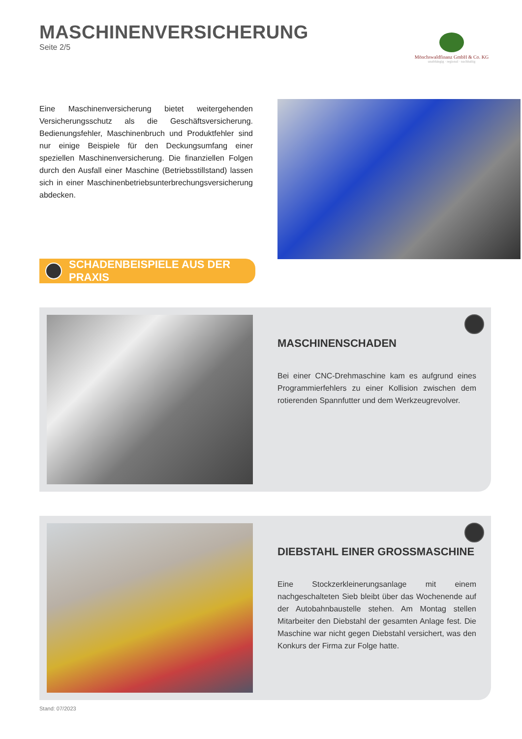MASCHINENVERSICHERUNG
Seite 2/5
Mönchswaldfinanz GmbH & Co. KG
unabhängig · regional · nachhaltig
Eine Maschinenversicherung bietet weitergehenden Versicherungsschutz als die Geschäftsversicherung. Bedienungsfehler, Maschinenbruch und Produktfehler sind nur einige Beispiele für den Deckungsumfang einer speziellen Maschinenversicherung. Die finanziellen Folgen durch den Ausfall einer Maschine (Betriebsstillstand) lassen sich in einer Maschinenbetriebsunterbrechungsversicherung abdecken.
SCHADENBEISPIELE AUS DER PRAXIS
MASCHINENSCHADEN
Bei einer CNC-Drehmaschine kam es aufgrund eines Programmierfehlers zu einer Kollision zwischen dem rotierenden Spannfutter und dem Werkzeugrevolver.
DIEBSTAHL EINER GROSSMASCHINE
Eine Stockzerkleinerungsanlage mit einem nachgeschalteten Sieb bleibt über das Wochenende auf der Autobahnbaustelle stehen. Am Montag stellen Mitarbeiter den Diebstahl der gesamten Anlage fest. Die Maschine war nicht gegen Diebstahl versichert, was den Konkurs der Firma zur Folge hatte.
Stand: 07/2023